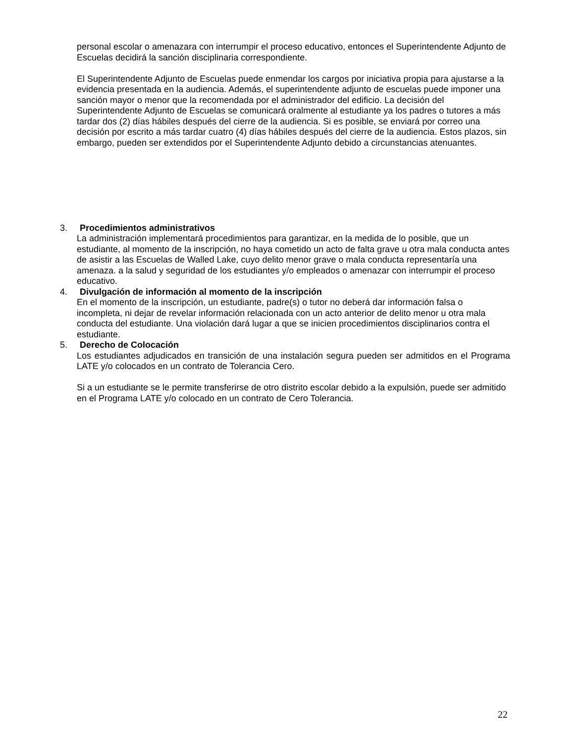personal escolar o amenazara con interrumpir el proceso educativo, entonces el Superintendente Adjunto de Escuelas decidirá la sanción disciplinaria correspondiente.
El Superintendente Adjunto de Escuelas puede enmendar los cargos por iniciativa propia para ajustarse a la evidencia presentada en la audiencia. Además, el superintendente adjunto de escuelas puede imponer una sanción mayor o menor que la recomendada por el administrador del edificio. La decisión del Superintendente Adjunto de Escuelas se comunicará oralmente al estudiante ya los padres o tutores a más tardar dos (2) días hábiles después del cierre de la audiencia. Si es posible, se enviará por correo una decisión por escrito a más tardar cuatro (4) días hábiles después del cierre de la audiencia. Estos plazos, sin embargo, pueden ser extendidos por el Superintendente Adjunto debido a circunstancias atenuantes.
3. Procedimientos administrativos
La administración implementará procedimientos para garantizar, en la medida de lo posible, que un estudiante, al momento de la inscripción, no haya cometido un acto de falta grave u otra mala conducta antes de asistir a las Escuelas de Walled Lake, cuyo delito menor grave o mala conducta representaría una amenaza. a la salud y seguridad de los estudiantes y/o empleados o amenazar con interrumpir el proceso educativo.
4. Divulgación de información al momento de la inscripción
En el momento de la inscripción, un estudiante, padre(s) o tutor no deberá dar información falsa o incompleta, ni dejar de revelar información relacionada con un acto anterior de delito menor u otra mala conducta del estudiante. Una violación dará lugar a que se inicien procedimientos disciplinarios contra el estudiante.
5. Derecho de Colocación
Los estudiantes adjudicados en transición de una instalación segura pueden ser admitidos en el Programa LATE y/o colocados en un contrato de Tolerancia Cero.
Si a un estudiante se le permite transferirse de otro distrito escolar debido a la expulsión, puede ser admitido en el Programa LATE y/o colocado en un contrato de Cero Tolerancia.
22